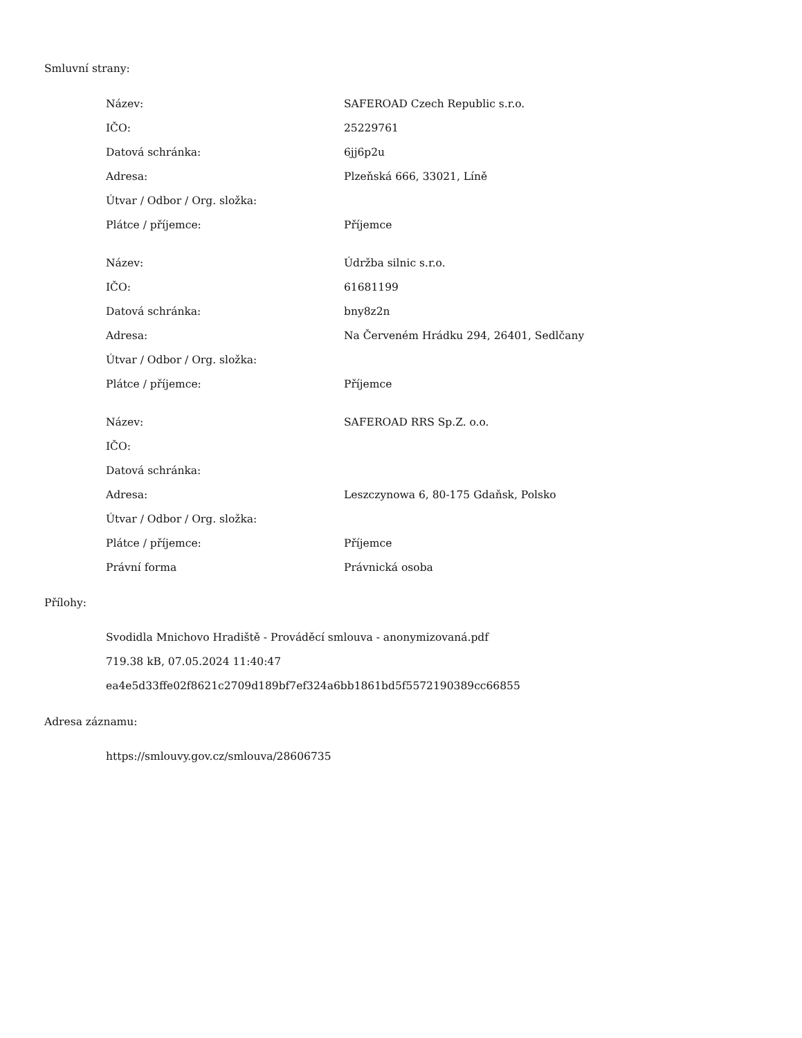Smluvní strany:
| Název: | SAFEROAD Czech Republic s.r.o. |
| IČO: | 25229761 |
| Datová schránka: | 6jj6p2u |
| Adresa: | Plzeňská 666, 33021, Líně |
| Útvar / Odbor / Org. složka: | |
| Plátce / příjemce: | Příjemce |
| Název: | Údržba silnic s.r.o. |
| IČO: | 61681199 |
| Datová schránka: | bny8z2n |
| Adresa: | Na Červeném Hrádku 294, 26401, Sedlčany |
| Útvar / Odbor / Org. složka: | |
| Plátce / příjemce: | Příjemce |
| Název: | SAFEROAD RRS Sp.Z. o.o. |
| IČO: | |
| Datová schránka: | |
| Adresa: | Leszczynowa 6, 80-175 Gdaňsk, Polsko |
| Útvar / Odbor / Org. složka: | |
| Plátce / příjemce: | Příjemce |
| Právní forma | Právnická osoba |
Přílohy:
Svodidla Mnichovo Hradiště - Prováděcí smlouva - anonymizovaná.pdf
719.38 kB, 07.05.2024 11:40:47
ea4e5d33ffe02f8621c2709d189bf7ef324a6bb1861bd5f5572190389cc66855
Adresa záznamu:
https://smlouvy.gov.cz/smlouva/28606735